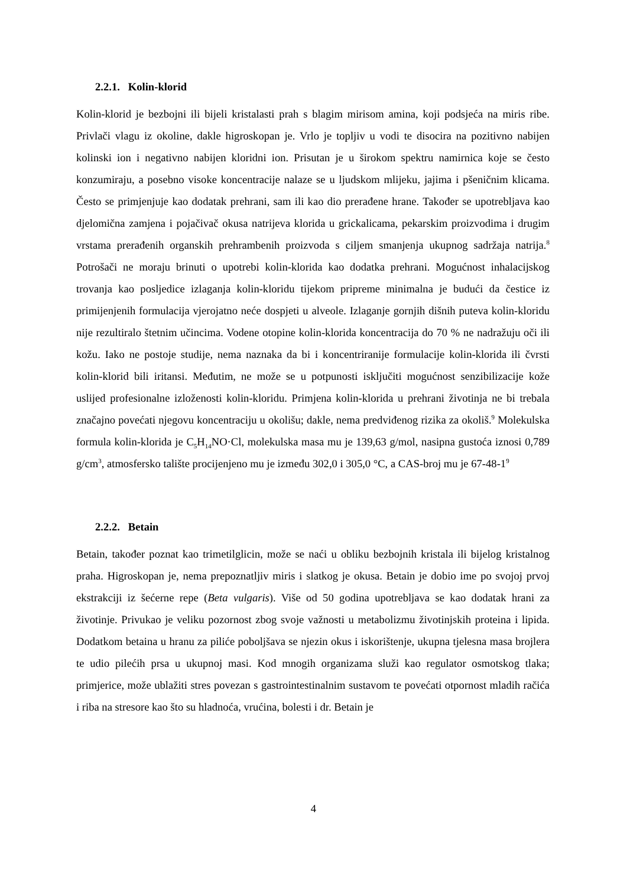2.2.1. Kolin-klorid
Kolin-klorid je bezbojni ili bijeli kristalasti prah s blagim mirisom amina, koji podsjeća na miris ribe. Privlači vlagu iz okoline, dakle higroskopan je. Vrlo je topljiv u vodi te disocira na pozitivno nabijen kolinski ion i negativno nabijen kloridni ion. Prisutan je u širokom spektru namirnica koje se često konzumiraju, a posebno visoke koncentracije nalaze se u ljudskom mlijeku, jajima i pšeničnim klicama. Često se primjenjuje kao dodatak prehrani, sam ili kao dio prerađene hrane. Također se upotrebljava kao djelomična zamjena i pojačivač okusa natrijeva klorida u grickalicama, pekarskim proizvodima i drugim vrstama prerađenih organskih prehrambenih proizvoda s ciljem smanjenja ukupnog sadržaja natrija.<sup>8</sup> Potrošači ne moraju brinuti o upotrebi kolin-klorida kao dodatka prehrani. Mogućnost inhalacijskog trovanja kao posljedice izlaganja kolin-kloridu tijekom pripreme minimalna je budući da čestice iz primijenjenih formulacija vjerojatno neće dospjeti u alveole. Izlaganje gornjih dišnih puteva kolin-kloridu nije rezultiralo štetnim učincima. Vodene otopine kolin-klorida koncentracija do 70 % ne nadražuju oči ili kožu. Iako ne postoje studije, nema naznaka da bi i koncentriranije formulacije kolin-klorida ili čvrsti kolin-klorid bili iritansi. Međutim, ne može se u potpunosti isključiti mogućnost senzibilizacije kože uslijed profesionalne izloženosti kolin-kloridu. Primjena kolin-klorida u prehrani životinja ne bi trebala značajno povećati njegovu koncentraciju u okolišu; dakle, nema predviđenog rizika za okoliš.<sup>9</sup> Molekulska formula kolin-klorida je C<sub>5</sub>H<sub>14</sub>NO·Cl, molekulska masa mu je 139,63 g/mol, nasipna gustoća iznosi 0,789 g/cm<sup>3</sup>, atmosfersko talište procijenjeno mu je između 302,0 i 305,0 °C, a CAS-broj mu je 67-48-1<sup>9</sup>
2.2.2. Betain
Betain, također poznat kao trimetilglicin, može se naći u obliku bezbojnih kristala ili bijelog kristalnog praha. Higroskopan je, nema prepoznatljiv miris i slatkog je okusa. Betain je dobio ime po svojoj prvoj ekstrakciji iz šećerne repe (Beta vulgaris). Više od 50 godina upotrebljava se kao dodatak hrani za životinje. Privukao je veliku pozornost zbog svoje važnosti u metabolizmu životinjskih proteina i lipida. Dodatkom betaina u hranu za piliće poboljšava se njezin okus i iskorištenje, ukupna tjelesna masa brojlera te udio pilećih prsa u ukupnoj masi. Kod mnogih organizama služi kao regulator osmotskog tlaka; primjerice, može ublažiti stres povezan s gastrointestinalnim sustavom te povećati otpornost mladih račića i riba na stresore kao što su hladnoća, vrućina, bolesti i dr. Betain je
4